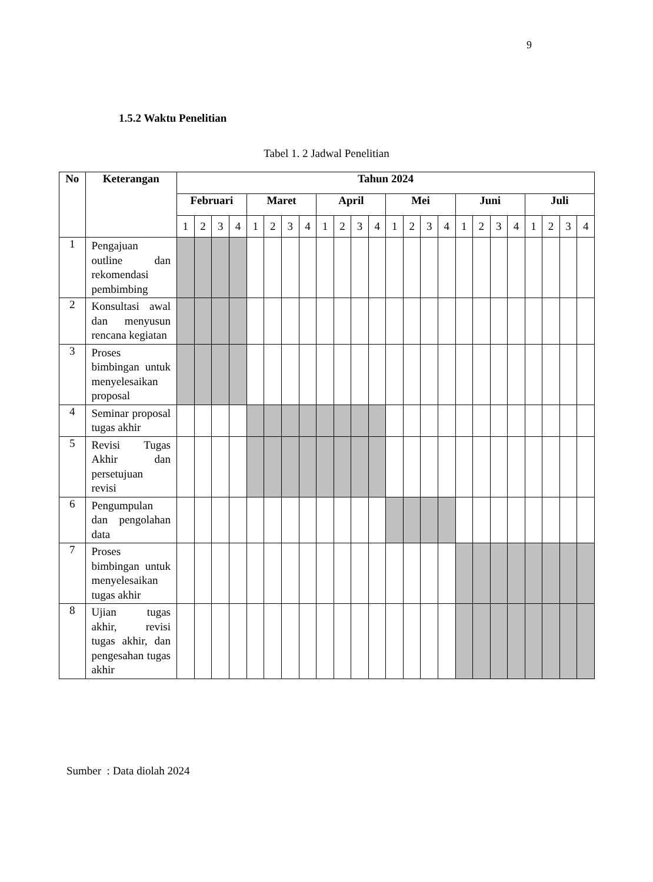9
1.5.2 Waktu Penelitian
Tabel 1. 2 Jadwal Penelitian
| No | Keterangan | Tahun 2024 | | | | | | | | | | | | | | | | | | | | | | | |
| --- | --- | --- | --- | --- | --- | --- | --- | --- | --- | --- | --- | --- | --- | --- | --- | --- | --- | --- | --- | --- | --- | --- | --- | --- | --- |
| | | Februari | | | | Maret | | | | April | | | | Mei | | | | Juni | | | | Juli | | | |
| | | 1 | 2 | 3 | 4 | 1 | 2 | 3 | 4 | 1 | 2 | 3 | 4 | 1 | 2 | 3 | 4 | 1 | 2 | 3 | 4 | 1 | 2 | 3 | 4 |
| 1 | Pengajuan outline dan rekomendasi pembimbing | | | | | | | | | | | | | | | | | | | | | | | | |
| 2 | Konsultasi awal dan menyusun rencana kegiatan | | | | | | | | | | | | | | | | | | | | | | | | |
| 3 | Proses bimbingan untuk menyelesaikan proposal | | | | | | | | | | | | | | | | | | | | | | | | |
| 4 | Seminar proposal tugas akhir | | | | | | | | | | | | | | | | | | | | | | | | |
| 5 | Revisi Tugas Akhir dan persetujuan revisi | | | | | | | | | | | | | | | | | | | | | | | | |
| 6 | Pengumpulan dan pengolahan data | | | | | | | | | | | | | | | | | | | | | | | | |
| 7 | Proses bimbingan untuk menyelesaikan tugas akhir | | | | | | | | | | | | | | | | | | | | | | | | |
| 8 | Ujian tugas akhir, revisi tugas akhir, dan pengesahan tugas akhir | | | | | | | | | | | | | | | | | | | | | | | | |
Sumber : Data diolah 2024